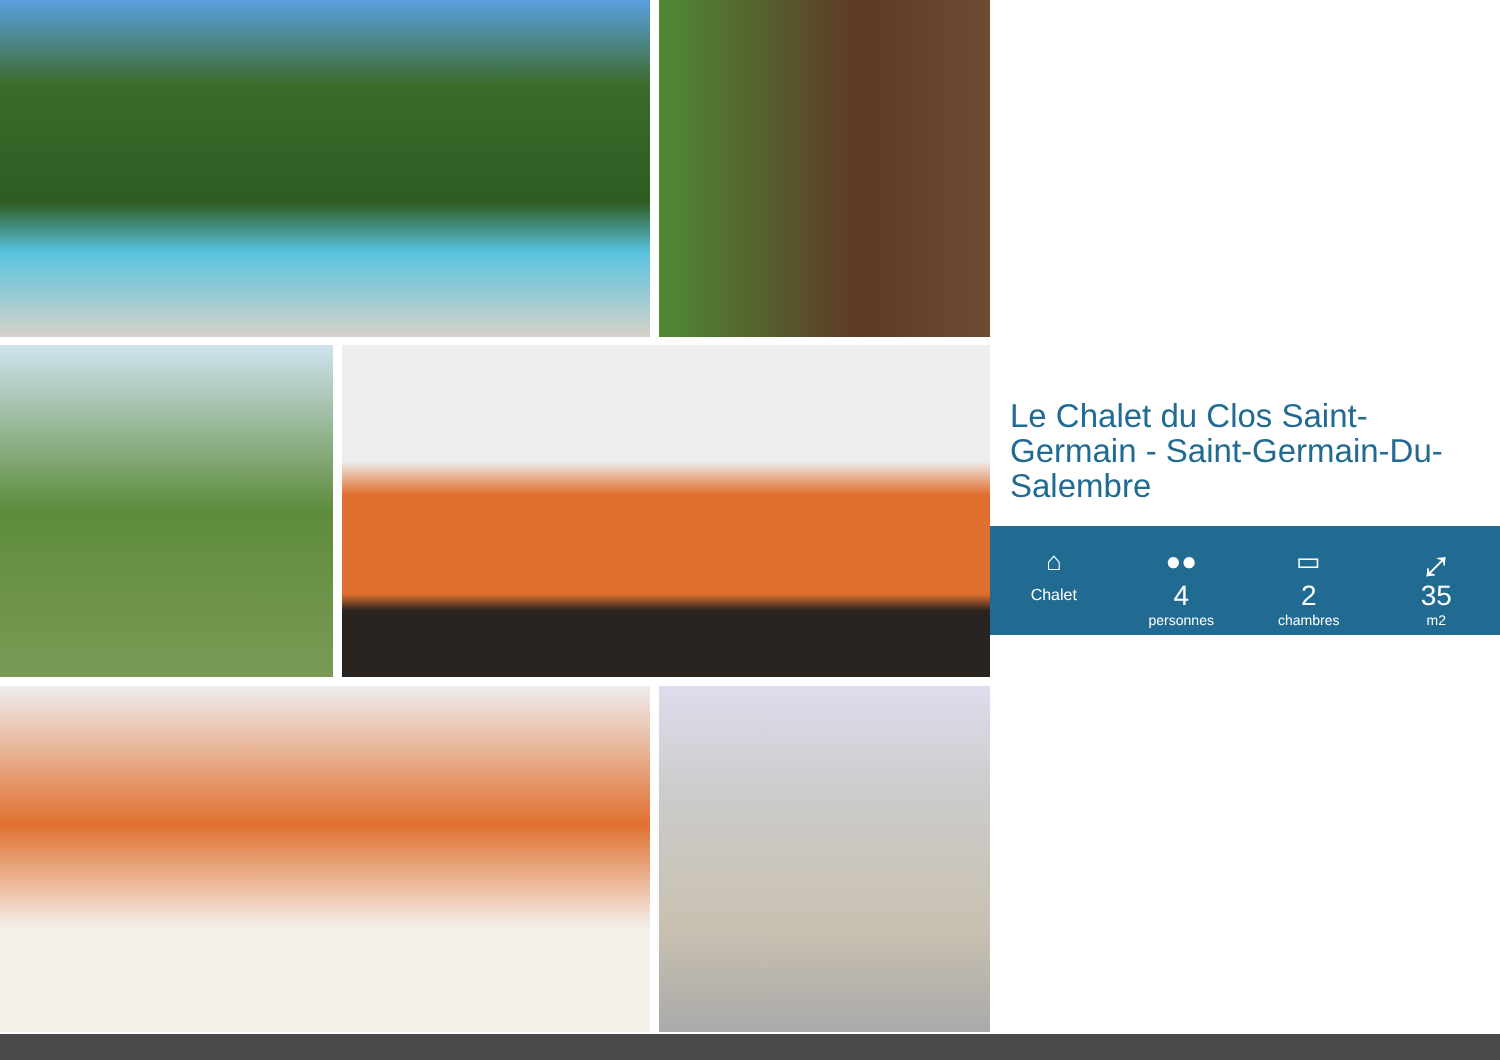Le Chalet du Clos Saint-Germain - Saint-Germain-Du-Salembre
⌂
Chalet
●●
4
personnes
▭
2
chambres
⤢
35
m2